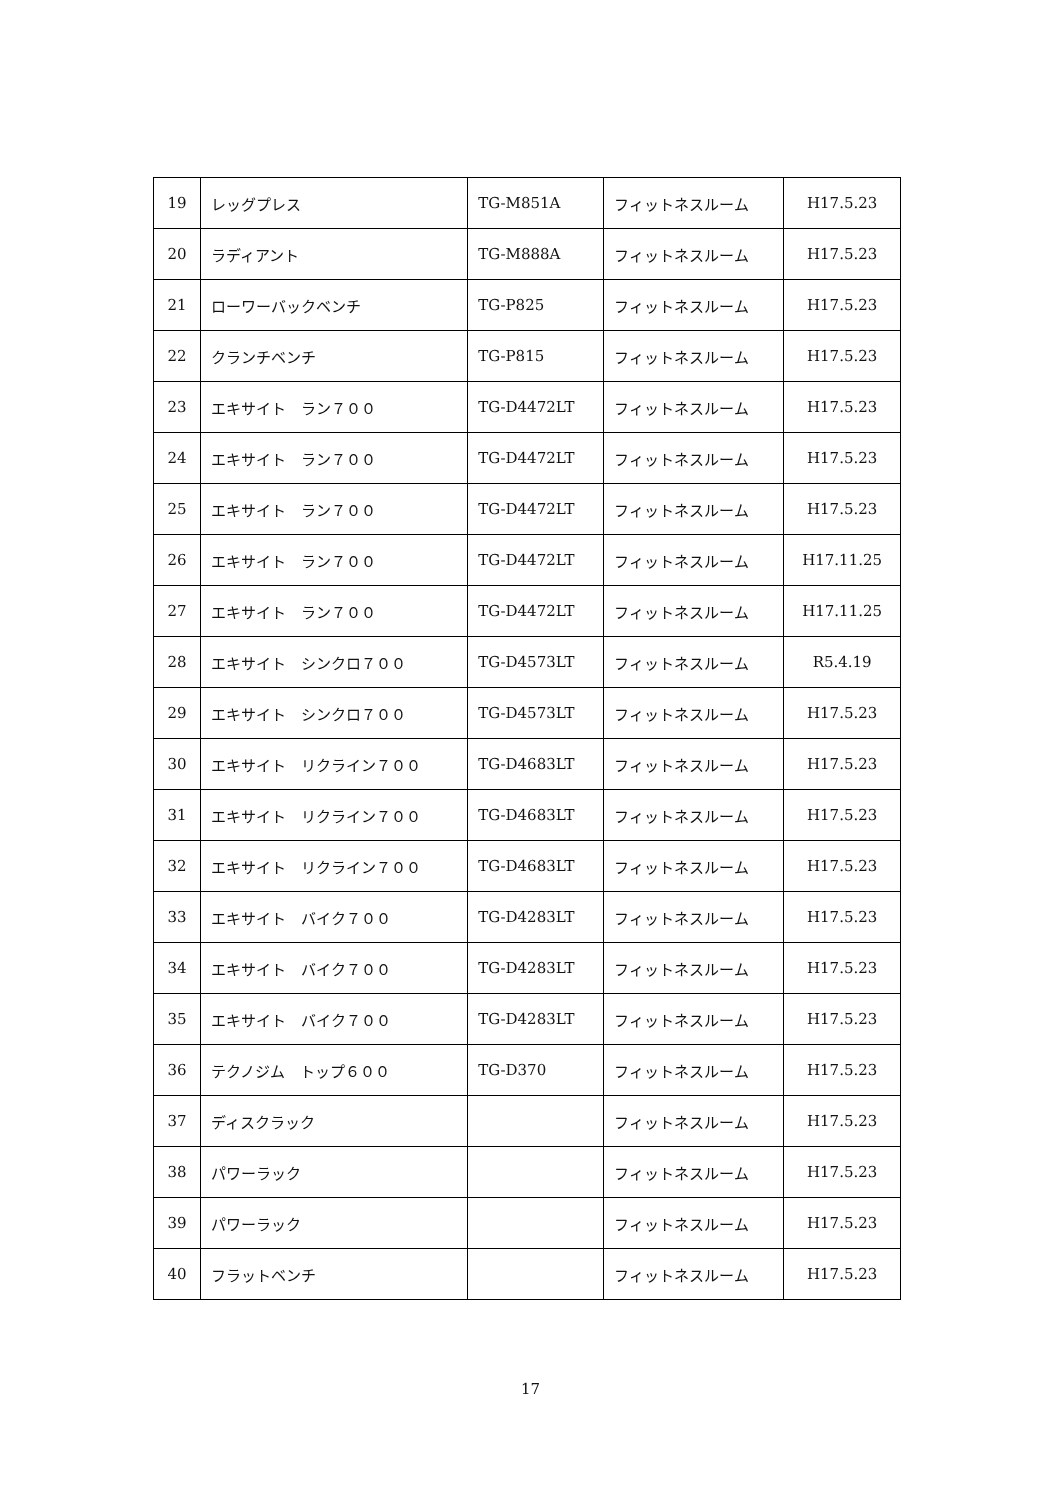| 19 | レッグプレス | TG-M851A | フィットネスルーム | H17.5.23 |
| 20 | ラディアント | TG-M888A | フィットネスルーム | H17.5.23 |
| 21 | ローワーバックベンチ | TG-P825 | フィットネスルーム | H17.5.23 |
| 22 | クランチベンチ | TG-P815 | フィットネスルーム | H17.5.23 |
| 23 | エキサイト ラン７００ | TG-D4472LT | フィットネスルーム | H17.5.23 |
| 24 | エキサイト ラン７００ | TG-D4472LT | フィットネスルーム | H17.5.23 |
| 25 | エキサイト ラン７００ | TG-D4472LT | フィットネスルーム | H17.5.23 |
| 26 | エキサイト ラン７００ | TG-D4472LT | フィットネスルーム | H17.11.25 |
| 27 | エキサイト ラン７００ | TG-D4472LT | フィットネスルーム | H17.11.25 |
| 28 | エキサイト シンクロ７００ | TG-D4573LT | フィットネスルーム | R5.4.19 |
| 29 | エキサイト シンクロ７００ | TG-D4573LT | フィットネスルーム | H17.5.23 |
| 30 | エキサイト リクライン７００ | TG-D4683LT | フィットネスルーム | H17.5.23 |
| 31 | エキサイト リクライン７００ | TG-D4683LT | フィットネスルーム | H17.5.23 |
| 32 | エキサイト リクライン７００ | TG-D4683LT | フィットネスルーム | H17.5.23 |
| 33 | エキサイト バイク７００ | TG-D4283LT | フィットネスルーム | H17.5.23 |
| 34 | エキサイト バイク７００ | TG-D4283LT | フィットネスルーム | H17.5.23 |
| 35 | エキサイト バイク７００ | TG-D4283LT | フィットネスルーム | H17.5.23 |
| 36 | テクノジム トップ６００ | TG-D370 | フィットネスルーム | H17.5.23 |
| 37 | ディスクラック | | フィットネスルーム | H17.5.23 |
| 38 | パワーラック | | フィットネスルーム | H17.5.23 |
| 39 | パワーラック | | フィットネスルーム | H17.5.23 |
| 40 | フラットベンチ | | フィットネスルーム | H17.5.23 |
17